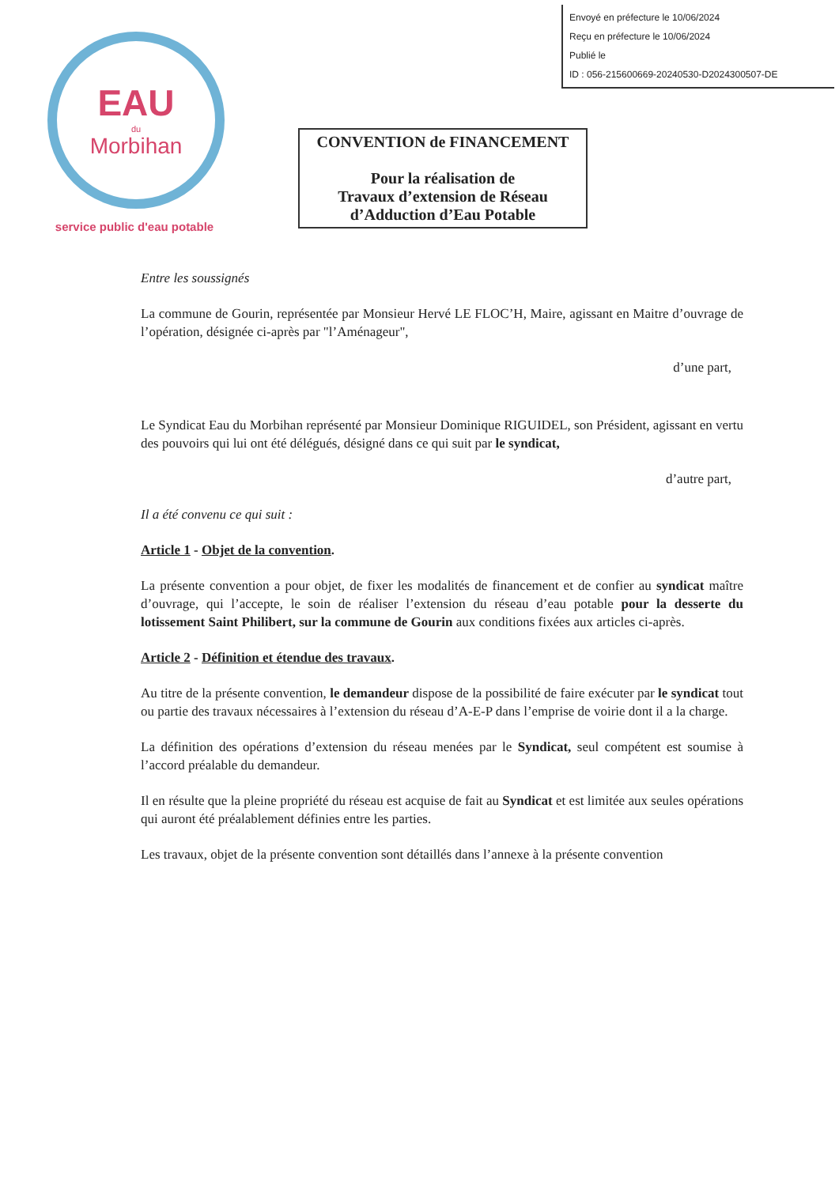Envoyé en préfecture le 10/06/2024
Reçu en préfecture le 10/06/2024
Publié le
ID : 056-215600669-20240530-D2024300507-DE
EAU
du
Morbihan
service public d'eau potable
CONVENTION de FINANCEMENT
Pour la réalisation de
Travaux d’extension de Réseau
d’Adduction d’Eau Potable
Entre les soussignés
La commune de Gourin, représentée par Monsieur Hervé LE FLOC’H, Maire, agissant en Maitre d’ouvrage de l’opération, désignée ci-après par "l’Aménageur",
d’une part,
Le Syndicat Eau du Morbihan représenté par Monsieur Dominique RIGUIDEL, son Président, agissant en vertu des pouvoirs qui lui ont été délégués, désigné dans ce qui suit par le syndicat,
d’autre part,
Il a été convenu ce qui suit :
Article 1 - Objet de la convention.
La présente convention a pour objet, de fixer les modalités de financement et de confier au syndicat maître d’ouvrage, qui l’accepte, le soin de réaliser l’extension du réseau d’eau potable pour la desserte du lotissement Saint Philibert, sur la commune de Gourin aux conditions fixées aux articles ci-après.
Article 2 - Définition et étendue des travaux.
Au titre de la présente convention, le demandeur dispose de la possibilité de faire exécuter par le syndicat tout ou partie des travaux nécessaires à l’extension du réseau d’A-E-P dans l’emprise de voirie dont il a la charge.
La définition des opérations d’extension du réseau menées par le Syndicat, seul compétent est soumise à l’accord préalable du demandeur.
Il en résulte que la pleine propriété du réseau est acquise de fait au Syndicat et est limitée aux seules opérations qui auront été préalablement définies entre les parties.
Les travaux, objet de la présente convention sont détaillés dans l’annexe à la présente convention